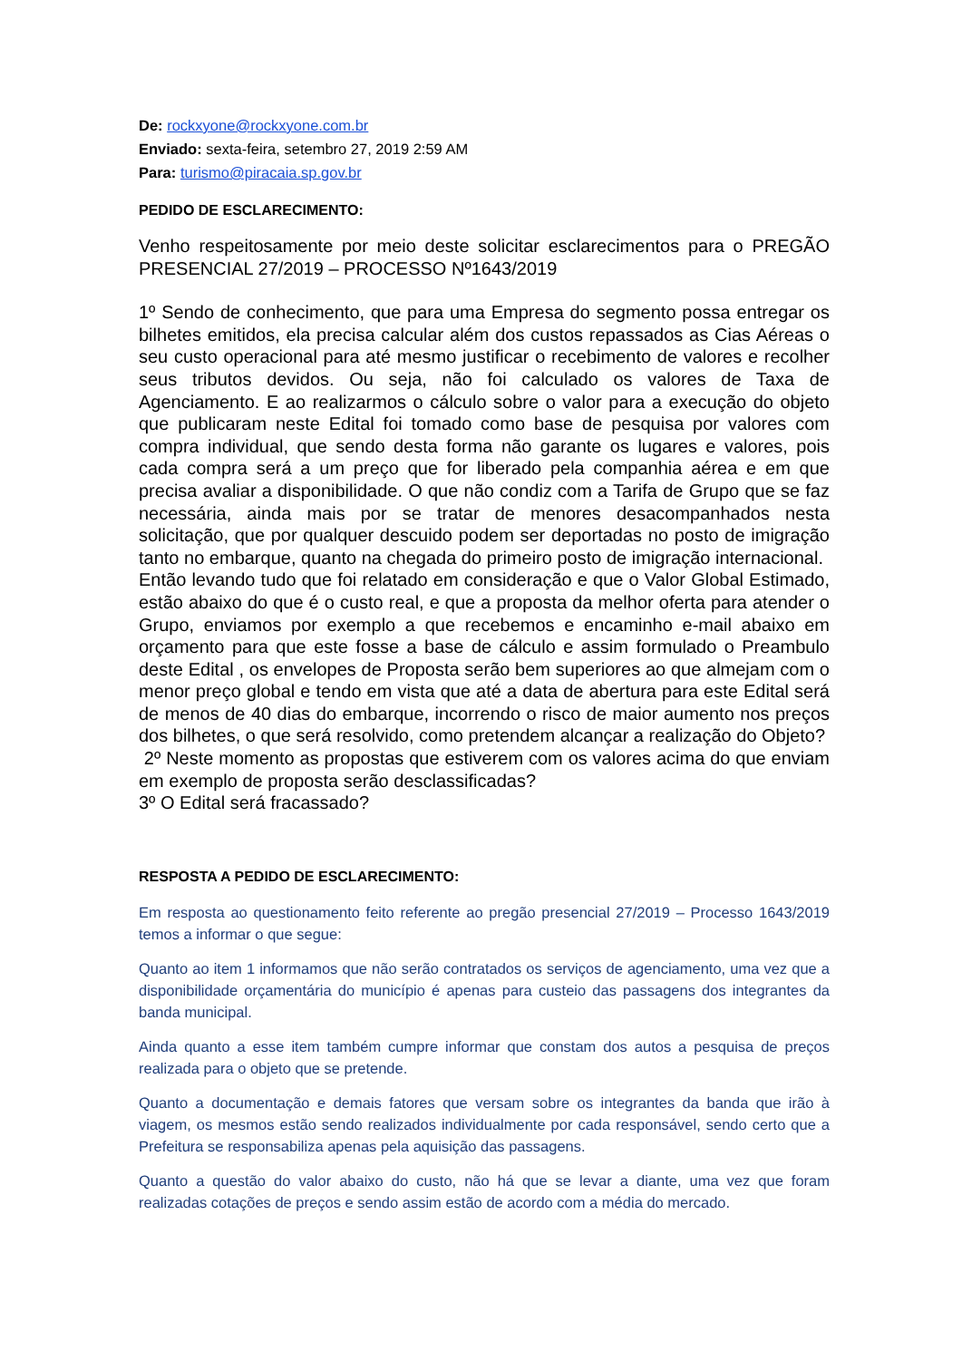De: rockxyone@rockxyone.com.br
Enviado: sexta-feira, setembro 27, 2019 2:59 AM
Para: turismo@piracaia.sp.gov.br
PEDIDO DE ESCLARECIMENTO:
Venho respeitosamente por meio deste solicitar esclarecimentos para o PREGÃO PRESENCIAL 27/2019 – PROCESSO Nº1643/2019
1º Sendo de conhecimento, que para uma Empresa do segmento possa entregar os bilhetes emitidos, ela precisa calcular além dos custos repassados as Cias Aéreas o seu custo operacional para até mesmo justificar o recebimento de valores e recolher seus tributos devidos. Ou seja, não foi calculado os valores de Taxa de Agenciamento. E ao realizarmos o cálculo sobre o valor para a execução do objeto que publicaram neste Edital foi tomado como base de pesquisa por valores com compra individual, que sendo desta forma não garante os lugares e valores, pois cada compra será a um preço que for liberado pela companhia aérea e em que precisa avaliar a disponibilidade. O que não condiz com a Tarifa de Grupo que se faz necessária, ainda mais por se tratar de menores desacompanhados nesta solicitação, que por qualquer descuido podem ser deportadas no posto de imigração tanto no embarque, quanto na chegada do primeiro posto de imigração internacional.
Então levando tudo que foi relatado em consideração e que o Valor Global Estimado, estão abaixo do que é o custo real, e que a proposta da melhor oferta para atender o Grupo, enviamos por exemplo a que recebemos e encaminho e-mail abaixo em orçamento para que este fosse a base de cálculo e assim formulado o Preambulo deste Edital , os envelopes de Proposta serão bem superiores ao que almejam com o menor preço global e tendo em vista que até a data de abertura para este Edital será de menos de 40 dias do embarque, incorrendo o risco de maior aumento nos preços dos bilhetes, o que será resolvido, como pretendem alcançar a realização do Objeto?
2º Neste momento as propostas que estiverem com os valores acima do que enviam em exemplo de proposta serão desclassificadas?
3º O Edital será fracassado?
RESPOSTA A PEDIDO DE ESCLARECIMENTO:
Em resposta ao questionamento feito referente ao pregão presencial 27/2019 – Processo 1643/2019 temos a informar o que segue:
Quanto ao item 1 informamos que não serão contratados os serviços de agenciamento, uma vez que a disponibilidade orçamentária do município é apenas para custeio das passagens dos integrantes da banda municipal.
Ainda quanto a esse item também cumpre informar que constam dos autos a pesquisa de preços realizada para o objeto que se pretende.
Quanto a documentação e demais fatores que versam sobre os integrantes da banda que irão à viagem, os mesmos estão sendo realizados individualmente por cada responsável, sendo certo que a Prefeitura se responsabiliza apenas pela aquisição das passagens.
Quanto a questão do valor abaixo do custo, não há que se levar a diante, uma vez que foram realizadas cotações de preços e sendo assim estão de acordo com a média do mercado.